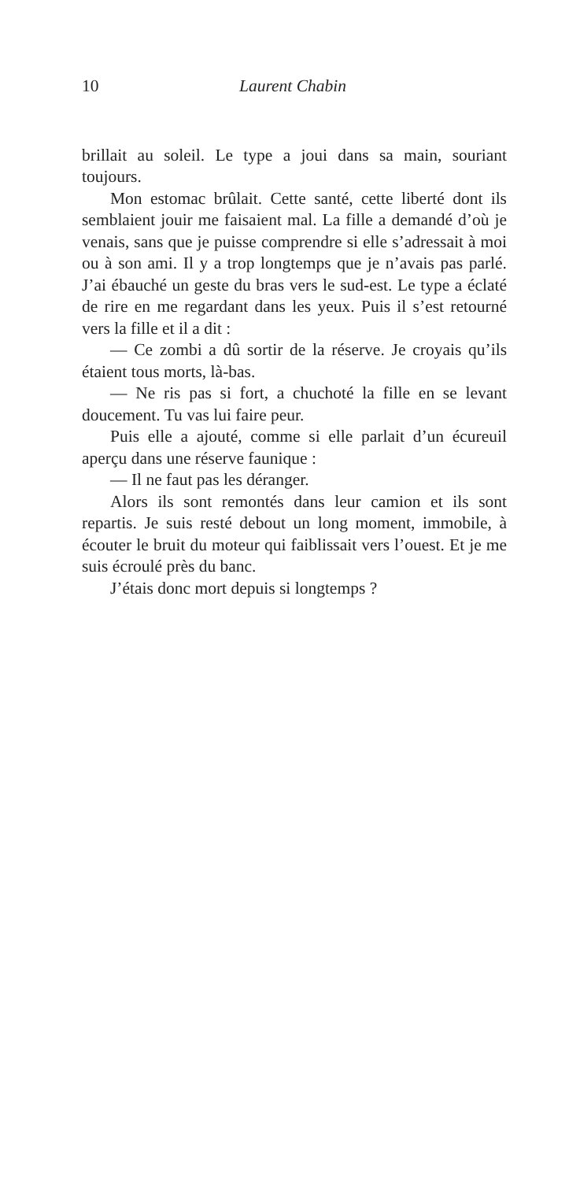10 Laurent Chabin
brillait au soleil. Le type a joui dans sa main, souriant toujours.
Mon estomac brûlait. Cette santé, cette liberté dont ils semblaient jouir me faisaient mal. La fille a demandé d’où je venais, sans que je puisse comprendre si elle s’adressait à moi ou à son ami. Il y a trop longtemps que je n’avais pas parlé. J’ai ébauché un geste du bras vers le sud-est. Le type a éclaté de rire en me regardant dans les yeux. Puis il s’est retourné vers la fille et il a dit :
— Ce zombi a dû sortir de la réserve. Je croyais qu’ils étaient tous morts, là-bas.
— Ne ris pas si fort, a chuchoté la fille en se levant doucement. Tu vas lui faire peur.
Puis elle a ajouté, comme si elle parlait d’un écureuil aperçu dans une réserve faunique :
— Il ne faut pas les déranger.
Alors ils sont remontés dans leur camion et ils sont repartis. Je suis resté debout un long moment, immobile, à écouter le bruit du moteur qui faiblissait vers l’ouest. Et je me suis écroulé près du banc.
J’étais donc mort depuis si longtemps ?